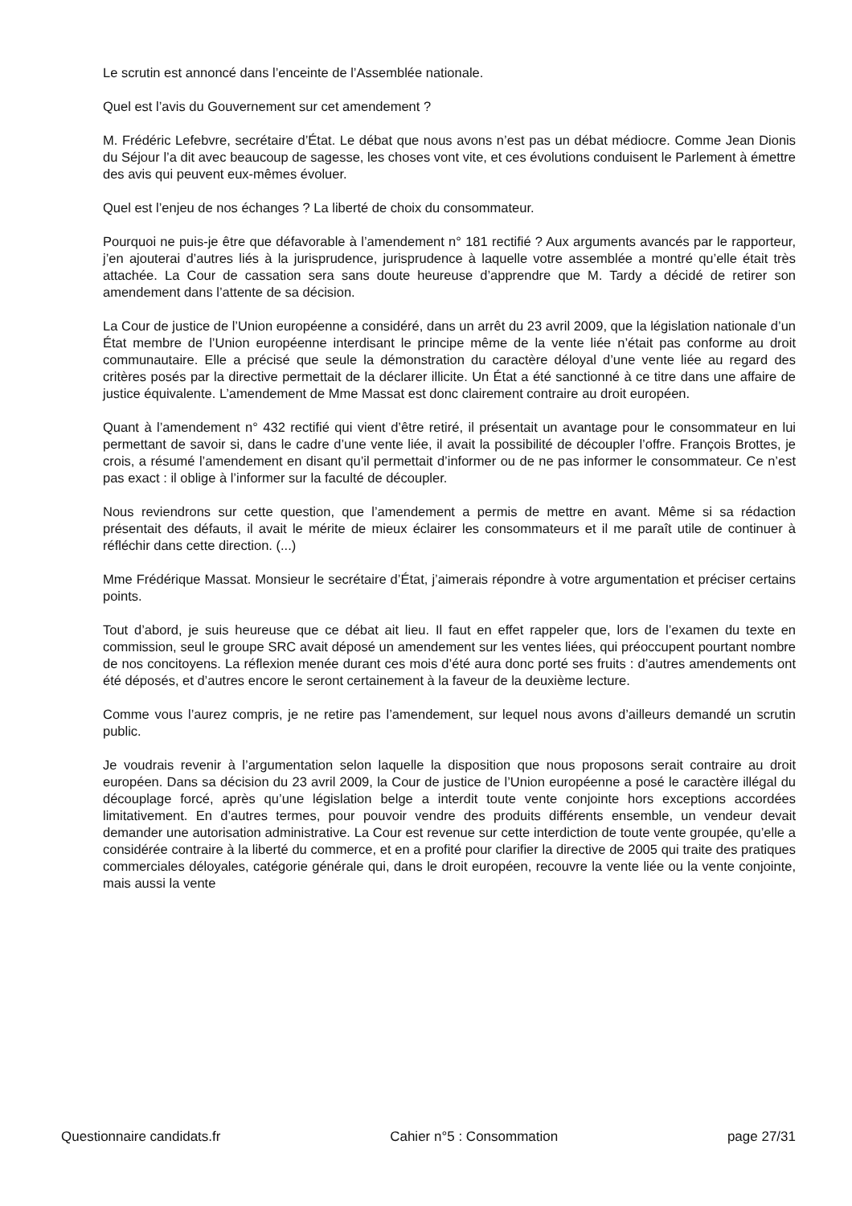Le scrutin est annoncé dans l’enceinte de l’Assemblée nationale.
Quel est l’avis du Gouvernement sur cet amendement ?
M. Frédéric Lefebvre, secrétaire d’État. Le débat que nous avons n’est pas un débat médiocre. Comme Jean Dionis du Séjour l’a dit avec beaucoup de sagesse, les choses vont vite, et ces évolutions conduisent le Parlement à émettre des avis qui peuvent eux-mêmes évoluer.
Quel est l’enjeu de nos échanges ? La liberté de choix du consommateur.
Pourquoi ne puis-je être que défavorable à l’amendement n° 181 rectifié ? Aux arguments avancés par le rapporteur, j’en ajouterai d’autres liés à la jurisprudence, jurisprudence à laquelle votre assemblée a montré qu’elle était très attachée. La Cour de cassation sera sans doute heureuse d’apprendre que M. Tardy a décidé de retirer son amendement dans l’attente de sa décision.
La Cour de justice de l’Union européenne a considéré, dans un arrêt du 23 avril 2009, que la législation nationale d’un État membre de l’Union européenne interdisant le principe même de la vente liée n’était pas conforme au droit communautaire. Elle a précisé que seule la démonstration du caractère déloyal d’une vente liée au regard des critères posés par la directive permettait de la déclarer illicite. Un État a été sanctionné à ce titre dans une affaire de justice équivalente. L’amendement de Mme Massat est donc clairement contraire au droit européen.
Quant à l’amendement n° 432 rectifié qui vient d’être retiré, il présentait un avantage pour le consommateur en lui permettant de savoir si, dans le cadre d’une vente liée, il avait la possibilité de découpler l’offre. François Brottes, je crois, a résumé l’amendement en disant qu’il permettait d’informer ou de ne pas informer le consommateur. Ce n’est pas exact : il oblige à l’informer sur la faculté de découpler.
Nous reviendrons sur cette question, que l’amendement a permis de mettre en avant. Même si sa rédaction présentait des défauts, il avait le mérite de mieux éclairer les consommateurs et il me paraît utile de continuer à réfléchir dans cette direction. (...)
Mme Frédérique Massat. Monsieur le secrétaire d’État, j’aimerais répondre à votre argumentation et préciser certains points.
Tout d’abord, je suis heureuse que ce débat ait lieu. Il faut en effet rappeler que, lors de l’examen du texte en commission, seul le groupe SRC avait déposé un amendement sur les ventes liées, qui préoccupent pourtant nombre de nos concitoyens. La réflexion menée durant ces mois d’été aura donc porté ses fruits : d’autres amendements ont été déposés, et d’autres encore le seront certainement à la faveur de la deuxième lecture.
Comme vous l’aurez compris, je ne retire pas l’amendement, sur lequel nous avons d’ailleurs demandé un scrutin public.
Je voudrais revenir à l’argumentation selon laquelle la disposition que nous proposons serait contraire au droit européen. Dans sa décision du 23 avril 2009, la Cour de justice de l’Union européenne a posé le caractère illégal du découplage forcé, après qu’une législation belge a interdit toute vente conjointe hors exceptions accordées limitativement. En d’autres termes, pour pouvoir vendre des produits différents ensemble, un vendeur devait demander une autorisation administrative. La Cour est revenue sur cette interdiction de toute vente groupée, qu’elle a considérée contraire à la liberté du commerce, et en a profité pour clarifier la directive de 2005 qui traite des pratiques commerciales déloyales, catégorie générale qui, dans le droit européen, recouvre la vente liée ou la vente conjointe, mais aussi la vente
Questionnaire candidats.fr Cahier n°5 : Consommation page 27/31